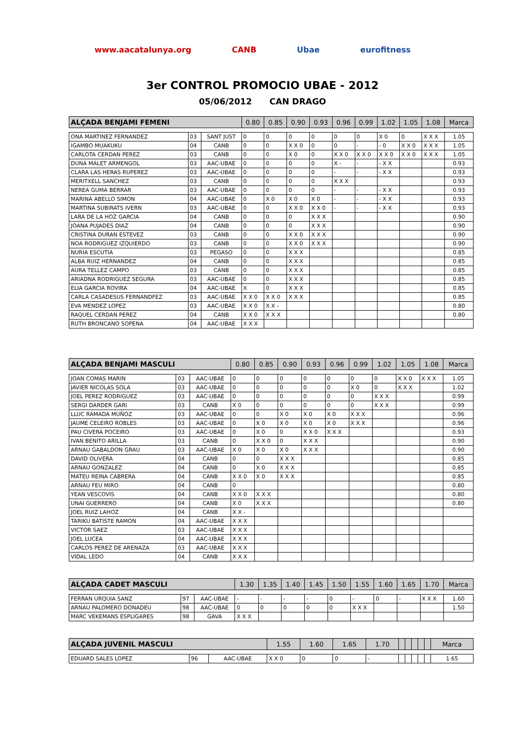www.aacatalunya.org CANB Ubae eurofitness
3er CONTROL PROMOCIO UBAE - 2012
05/06/2012 CAN DRAGO
| ALÇADA BENJAMI FEMENI | | | 0.80 | 0.85 | 0.90 | 0.93 | 0.96 | 0.99 | 1.02 | 1.05 | 1.08 | Marca |
| --- | --- | --- | --- | --- | --- | --- | --- | --- | --- | --- | --- | --- |
| ONA MARTINEZ FERNANDEZ | 03 | SANT JUST | 0 | 0 | 0 | 0 | 0 | 0 | X 0 | 0 | X X X | 1.05 |
| IGAMBO MUAKUKU | 04 | CANB | 0 | 0 | X X 0 | 0 | 0 | - | - 0 | X X 0 | X X X | 1.05 |
| CARLOTA CERDAN PEREZ | 03 | CANB | 0 | 0 | X 0 | 0 | X X 0 | X X 0 | X X 0 | X X 0 | X X X | 1.05 |
| DUNA MALET ARMENGOL | 03 | AAC-UBAE | 0 | 0 | 0 | 0 | X - | - | - X X | | | 0.93 |
| CLARA LAS HERAS RUPEREZ | 03 | AAC-UBAE | 0 | 0 | 0 | 0 | - | - | - X X | | | 0.93 |
| MERITXELL SANCHEZ | 03 | CANB | 0 | 0 | 0 | 0 | X X X | | | | | 0.93 |
| NEREA GUMA BERRAR | 03 | AAC-UBAE | 0 | 0 | 0 | 0 | - | - | - X X | | | 0.93 |
| MARINA ABELLO SIMON | 04 | AAC-UBAE | 0 | X 0 | X 0 | X 0 | - | - | - X X | | | 0.93 |
| MARTINA SUBIRATS IVERN | 03 | AAC-UBAE | 0 | 0 | X X 0 | X X 0 | - | - | - X X | | | 0.93 |
| LARA DE LA HOZ GARCIA | 04 | CANB | 0 | 0 | 0 | X X X | | | | | | 0.90 |
| JOANA PUJADES DIAZ | 04 | CANB | 0 | 0 | 0 | X X X | | | | | | 0.90 |
| CRISTINA DURAN ESTEVEZ | 03 | CANB | 0 | 0 | X X 0 | X X X | | | | | | 0.90 |
| NOA RODRIGUEZ IZQUIERDO | 03 | CANB | 0 | 0 | X X 0 | X X X | | | | | | 0.90 |
| NURIA ESCUTIA | 03 | PEGASO | 0 | 0 | X X X | | | | | | | 0.85 |
| ALBA RUIZ HERNANDEZ | 04 | CANB | 0 | 0 | X X X | | | | | | | 0.85 |
| AURA TELLEZ CAMPO | 03 | CANB | 0 | 0 | X X X | | | | | | | 0.85 |
| ARIADNA RODRIGUEZ SEGURA | 03 | AAC-UBAE | 0 | 0 | X X X | | | | | | | 0.85 |
| ELIA GARCIA ROVIRA | 04 | AAC-UBAE | X | 0 | X X X | | | | | | | 0.85 |
| CARLA CASADESUS FERNANDFEZ | 03 | AAC-UBAE | X X 0 | X X 0 | X X X | | | | | | | 0.85 |
| EVA MENDEZ LOPEZ | 03 | AAC-UBAE | X X 0 | X X - | | | | | | | | 0.80 |
| RAQUEL CERDAN PEREZ | 04 | CANB | X X 0 | X X X | | | | | | | | 0.80 |
| RUTH BRONCANO SOPENA | 04 | AAC-UBAE | X X X | | | | | | | | | |
| ALÇADA BENJAMI MASCULI | | | 0.80 | 0.85 | 0.90 | 0.93 | 0.96 | 0.99 | 1.02 | 1.05 | 1.08 | Marca |
| --- | --- | --- | --- | --- | --- | --- | --- | --- | --- | --- | --- | --- |
| JOAN COMAS MARIN | 03 | AAC-UBAE | 0 | 0 | 0 | 0 | 0 | 0 | 0 | X X 0 | X X X | 1.05 |
| JAVIER NICOLAS SOLA | 03 | AAC-UBAE | 0 | 0 | 0 | 0 | 0 | X 0 | 0 | X X X | | 1.02 |
| JOEL PEREZ RODRIGUEZ | 03 | AAC-UBAE | 0 | 0 | 0 | 0 | 0 | 0 | X X X | | | 0.99 |
| SERGI DARDER GARI | 03 | CANB | X 0 | 0 | 0 | 0 | 0 | 0 | X X X | | | 0.99 |
| LLUC RAMADA MUÑOZ | 03 | AAC-UBAE | 0 | 0 | X 0 | X 0 | X 0 | X X X | | | | 0.96 |
| JAUME CELEIRO ROBLES | 03 | AAC-UBAE | 0 | X 0 | X 0 | X 0 | X 0 | X X X | | | | 0.96 |
| PAU CIVERA POCEIRO | 03 | AAC-UBAE | 0 | X 0 | 0 | X X 0 | X X X | | | | | 0.93 |
| IVAN BENITO ARILLA | 03 | CANB | 0 | X X 0 | 0 | X X X | | | | | | 0.90 |
| ARNAU GABALDON GRAU | 03 | AAC-UBAE | X 0 | X 0 | X 0 | X X X | | | | | | 0.90 |
| DAVID OLIVERA | 04 | CANB | 0 | 0 | X X X | | | | | | | 0.85 |
| ARNAU GONZALEZ | 04 | CANB | 0 | X 0 | X X X | | | | | | | 0.85 |
| MATEU REINA CABRERA | 04 | CANB | X X 0 | X 0 | X X X | | | | | | | 0.85 |
| ARNAU FEU MIRO | 04 | CANB | 0 | | | | | | | | | 0.80 |
| YEAN VESCOVIS | 04 | CANB | X X 0 | X X X | | | | | | | | 0.80 |
| UNAI GUERRERO | 04 | CANB | X 0 | X X X | | | | | | | | 0.80 |
| JOEL RUIZ LAHOZ | 04 | CANB | X X - | | | | | | | | | |
| TARIKU BATISTE RAMON | 04 | AAC-UBAE | X X X | | | | | | | | | |
| VICTOR SAEZ | 03 | AAC-UBAE | X X X | | | | | | | | | |
| JOEL LUCEA | 04 | AAC-UBAE | X X X | | | | | | | | | |
| CARLOS PEREZ DE ARENAZA | 03 | AAC-UBAE | X X X | | | | | | | | | |
| VIDAL LEDO | 04 | CANB | X X X | | | | | | | | | |
| ALÇADA CADET MASCULI | | | 1.30 | 1.35 | 1.40 | 1.45 | 1.50 | 1.55 | 1.60 | 1.65 | 1.70 | Marca |
| --- | --- | --- | --- | --- | --- | --- | --- | --- | --- | --- | --- | --- |
| FERRAN URQUIA SANZ | 97 | AAC-UBAE | - | - | - | - | 0 | - | 0 | - | X X X | 1.60 |
| ARNAU PALOMERO DONADEU | 98 | AAC-UBAE | 0 | 0 | 0 | 0 | 0 | X X X | | | | 1.50 |
| MARC VEKEMANS ESPLIGARES | 98 | GAVA | X X X | | | | | | | | | |
| ALÇADA JUVENIL MASCULI | | | 1.55 | 1.60 | 1.65 | 1.70 | | | | | | Marca |
| --- | --- | --- | --- | --- | --- | --- | --- | --- | --- | --- | --- | --- |
| EDUARD SALES LOPEZ | 96 | AAC-UBAE | X X 0 | 0 | 0 | - | | | | | | 1.65 |